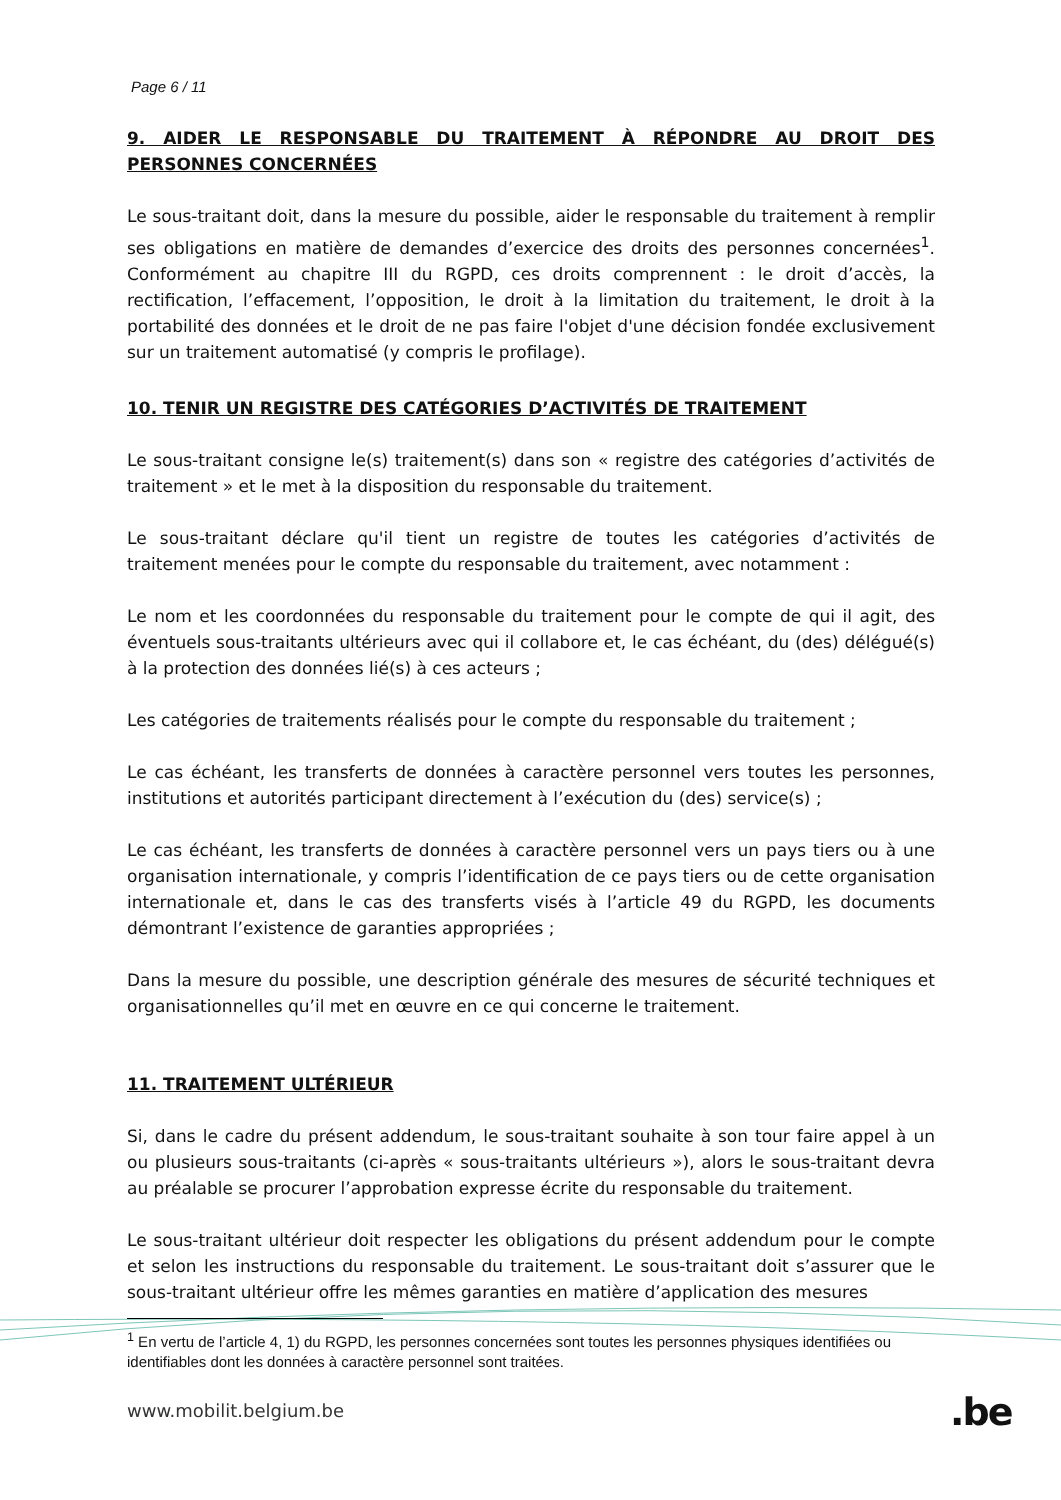Page 6 / 11
9. AIDER LE RESPONSABLE DU TRAITEMENT À RÉPONDRE AU DROIT DES PERSONNES CONCERNÉES
Le sous-traitant doit, dans la mesure du possible, aider le responsable du traitement à remplir ses obligations en matière de demandes d’exercice des droits des personnes concernées<sup>1</sup>. Conformément au chapitre III du RGPD, ces droits comprennent : le droit d’accès, la rectification, l’effacement, l’opposition, le droit à la limitation du traitement, le droit à la portabilité des données et le droit de ne pas faire l'objet d'une décision fondée exclusivement sur un traitement automatisé (y compris le profilage).
10. TENIR UN REGISTRE DES CATÉGORIES D’ACTIVITÉS DE TRAITEMENT
Le sous-traitant consigne le(s) traitement(s) dans son « registre des catégories d’activités de traitement » et le met à la disposition du responsable du traitement.
Le sous-traitant déclare qu'il tient un registre de toutes les catégories d’activités de traitement menées pour le compte du responsable du traitement, avec notamment :
Le nom et les coordonnées du responsable du traitement pour le compte de qui il agit, des éventuels sous-traitants ultérieurs avec qui il collabore et, le cas échéant, du (des) délégué(s) à la protection des données lié(s) à ces acteurs ;
Les catégories de traitements réalisés pour le compte du responsable du traitement ;
Le cas échéant, les transferts de données à caractère personnel vers toutes les personnes, institutions et autorités participant directement à l’exécution du (des) service(s) ;
Le cas échéant, les transferts de données à caractère personnel vers un pays tiers ou à une organisation internationale, y compris l’identification de ce pays tiers ou de cette organisation internationale et, dans le cas des transferts visés à l’article 49 du RGPD, les documents démontrant l’existence de garanties appropriées ;
Dans la mesure du possible, une description générale des mesures de sécurité techniques et organisationnelles qu’il met en œuvre en ce qui concerne le traitement.
11. TRAITEMENT ULTÉRIEUR
Si, dans le cadre du présent addendum, le sous-traitant souhaite à son tour faire appel à un ou plusieurs sous-traitants (ci-après « sous-traitants ultérieurs »), alors le sous-traitant devra au préalable se procurer l’approbation expresse écrite du responsable du traitement.
Le sous-traitant ultérieur doit respecter les obligations du présent addendum pour le compte et selon les instructions du responsable du traitement. Le sous-traitant doit s’assurer que le sous-traitant ultérieur offre les mêmes garanties en matière d’application des mesures
<sup>1</sup> En vertu de l’article 4, 1) du RGPD, les personnes concernées sont toutes les personnes physiques identifiées ou identifiables dont les données à caractère personnel sont traitées.
www.mobilit.belgium.be .be